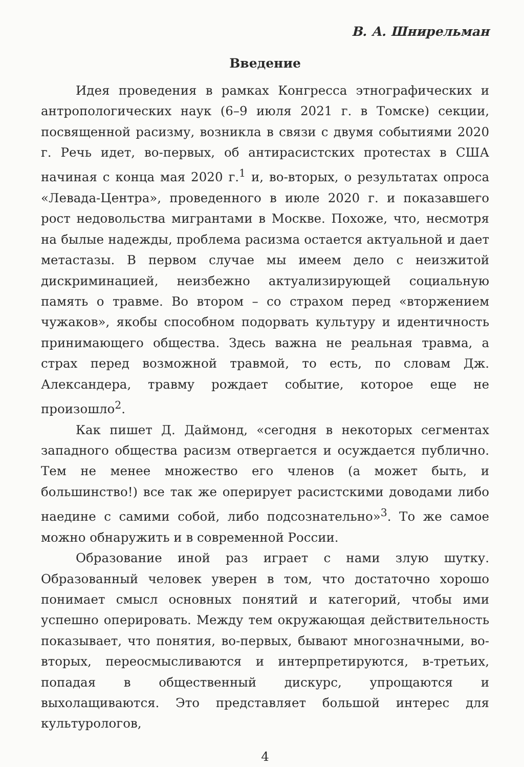В. А. Шнирельман
Введение
Идея проведения в рамках Конгресса этнографических и антропологических наук (6–9 июля 2021 г. в Томске) секции, посвященной расизму, возникла в связи с двумя событиями 2020 г. Речь идет, во-первых, об антирасистских протестах в США начиная с конца мая 2020 г.<sup>1</sup> и, во-вторых, о результатах опроса «Левада-Центра», проведенного в июле 2020 г. и показавшего рост недовольства мигрантами в Москве. Похоже, что, несмотря на былые надежды, проблема расизма остается актуальной и дает метастазы. В первом случае мы имеем дело с неизжитой дискриминацией, неизбежно актуализирующей социальную память о травме. Во втором – со страхом перед «вторжением чужаков», якобы способном подорвать культуру и идентичность принимающего общества. Здесь важна не реальная травма, а страх перед возможной травмой, то есть, по словам Дж. Александера, травму рождает событие, которое еще не произошло<sup>2</sup>.
Как пишет Д. Даймонд, «сегодня в некоторых сегментах западного общества расизм отвергается и осуждается публично. Тем не менее множество его членов (а может быть, и большинство!) все так же оперирует расистскими доводами либо наедине с самими собой, либо подсознательно»<sup>3</sup>. То же самое можно обнаружить и в современной России.
Образование иной раз играет с нами злую шутку. Образованный человек уверен в том, что достаточно хорошо понимает смысл основных понятий и категорий, чтобы ими успешно оперировать. Между тем окружающая действительность показывает, что понятия, во-первых, бывают многозначными, во-вторых, переосмысливаются и интерпретируются, в-третьих, попадая в общественный дискурс, упрощаются и выхолащиваются. Это представляет большой интерес для культурологов,
4